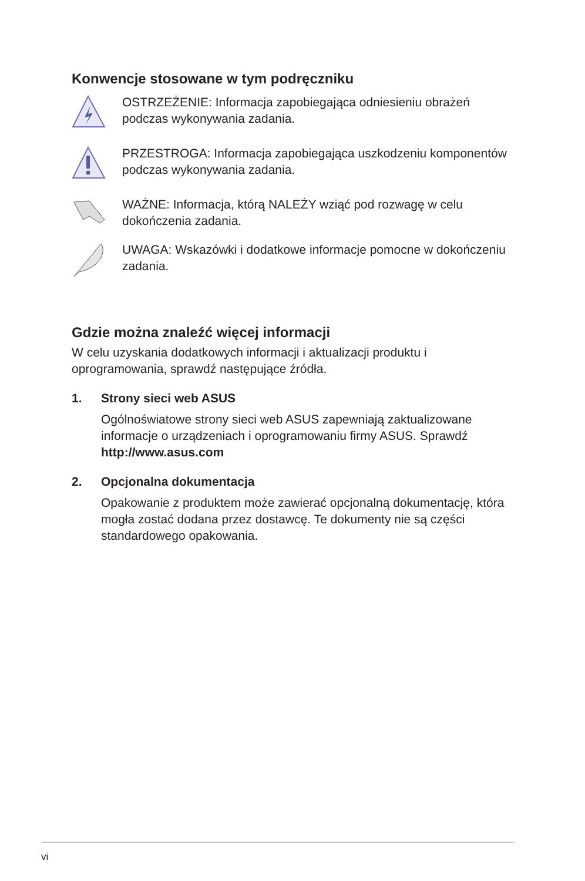Konwencje stosowane w tym podręczniku
OSTRZEŻENIE: Informacja zapobiegająca odniesieniu obrażeń podczas wykonywania zadania.
PRZESTROGA: Informacja zapobiegająca uszkodzeniu komponentów podczas wykonywania zadania.
WAŻNE: Informacja, którą NALEŻY wziąć pod rozwagę w celu dokończenia zadania.
UWAGA: Wskazówki i dodatkowe informacje pomocne w dokończeniu zadania.
Gdzie można znaleźć więcej informacji
W celu uzyskania dodatkowych informacji i aktualizacji produktu i oprogramowania, sprawdź następujące źródła.
1. Strony sieci web ASUS
Ogólnoświatowe strony sieci web ASUS zapewniają zaktualizowane informacje o urządzeniach i oprogramowaniu firmy ASUS. Sprawdź http://www.asus.com
2. Opcjonalna dokumentacja
Opakowanie z produktem może zawierać opcjonalną dokumentację, która mogła zostać dodana przez dostawcę. Te dokumenty nie są części standardowego opakowania.
vi